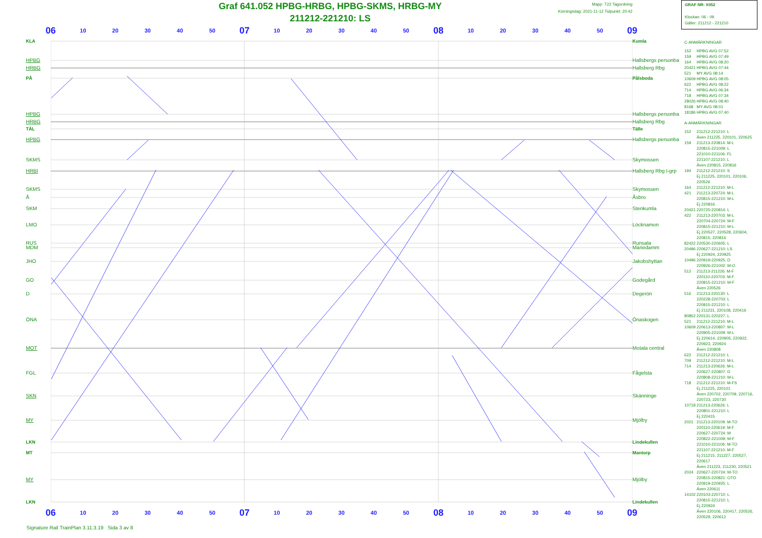Graf 641.052 HPBG-HRBG, HPBG-SKMS, HRBG-MY
211212-221210: LS
Mapp: T22 Tagordning
Körningsdag: 2021-11-12 Tidpunkt: 20:42
GRAF NR: X052
Klockan: 06 - 09
Gäller: 211212 - 221210
06 10 20 30 40 50 07 10 20 30 40 50 08 10 20 30 40 50 09
KLA
HPBG
HRBG
PÅ
HPBG
HRBG
TÄL
HPBG
SKMS
HRBI
SKMS
Å
SKM
LMO
RUS
MDM
JHO
GO
D
ÖNA
MOT
FGL
SKN
MY
LKN
MT
MY
LKN
Kumla
Hallsbergs personba
Hallsberg Rbg
Pålsboda
Hallsbergs personba
Hallsberg Rbg
Tälle
Hallsbergs personba
Skymossen
Hallsberg Rbg I-grp
Skymossen
Åsbro
Stenkumla
Löcknamon
Runsala
Mariedamm
Jakobshyttan
Godegård
Degerön
Önaskogen
Motala central
Fågelsta
Skänninge
Mjölby
Lindekullen
Mantorp
Mjölby
Lindekullen
C-ANMÄRKNINGAR
| 152 | HPBG AVG 07:52 |
| 159 | HPBG AVG 07:49 |
| 164 | HPBG AVG 08:20 |
| 20421 | HPBG AVG 07:44 |
| 521 | MY AVG 08:14 |
| 10609 | HPBG AVG 08:05 |
| 622 | HPBG AVG 08:22 |
| 714 | HPBG AVG 06:34 |
| 718 | HPBG AVG 07:34 |
| 28026 | HPBG AVG 08:40 |
| 8168 | MY AVG 08:01 |
| 18186 | HPBG AVG 07:40 |
A-ANMÄRKNINGAR
| 152 | 211212-221210: L Även 211225, 220101, 220625 |
| 159 | 211213-220814: M-L 220815-221009: L 221010-221106: FL 221107-221210: L Även 220815, 220816 |
| 194 | 211212-221210: S Ej 211225, 220101, 220106, 220526 |
| 164 | 211212-221210: M-L |
| 421 | 211213-220724: M-L 220815-221210: M-L Ej 220816 |
| 20421 | 220725-220814: L |
| 422 | 211213-220703: M-L 220704-220724: M-F 220815-221210: M-L Ej 220527, 220528, 220604, 220815, 220816 |
| 82422 | 220530-220605: L |
| 20496 | 220627-221210: LS Ej 220924, 220925 |
| 10496 | 220919-220925: D 220926-221002: M-O |
| 512 | 211213-211226: M-F 220110-220703: M-F 220815-221210: M-F Även 220526 |
| 516 | 211213-220130: L 220228-220703: L 220815-221210: L Ej 211231, 220108, 220416 |
| 80852 | 220131-220227: L |
| 521 | 211212-221210: M-L |
| 10609 | 220613-220807: M-L 220905-221009: M-L Ej 220614, 220905, 220922, 220923, 220924 Även 220808 |
| 622 | 211212-221210: L |
| 709 | 211212-221210: M-L |
| 714 | 211213-220626: M-L 220627-220807: D 220808-221210: M-L |
| 718 | 211212-221210: M-FS Ej 211225, 220101 Även 220702, 220709, 220716, 220723, 220730 |
| 10718 | 211213-220626: L 220801-221210: L Ej 220415 |
| 2021 | 211213-220109: M-TO 220110-220619: M-F 220627-220724: M 220822-221009: M-F 221010-221106: M-TO 221107-221210: M-F Ej 211215, 211227, 220527, 220617 Även 211223, 211230, 220521 |
| 2024 | 220627-220724: M-TO 220815-220821: OTO 220919-220925: L Även 220611 |
| 14102 | 220103-220710: L 220815-221210: L Ej 220924 Även 220106, 220417, 220526, 220529, 220612 |
06 10 20 30 40 50 07 10 20 30 40 50 08 10 20 30 40 50 09
Signature Rail TrainPlan 3.11.3.19 Sida 3 av 8